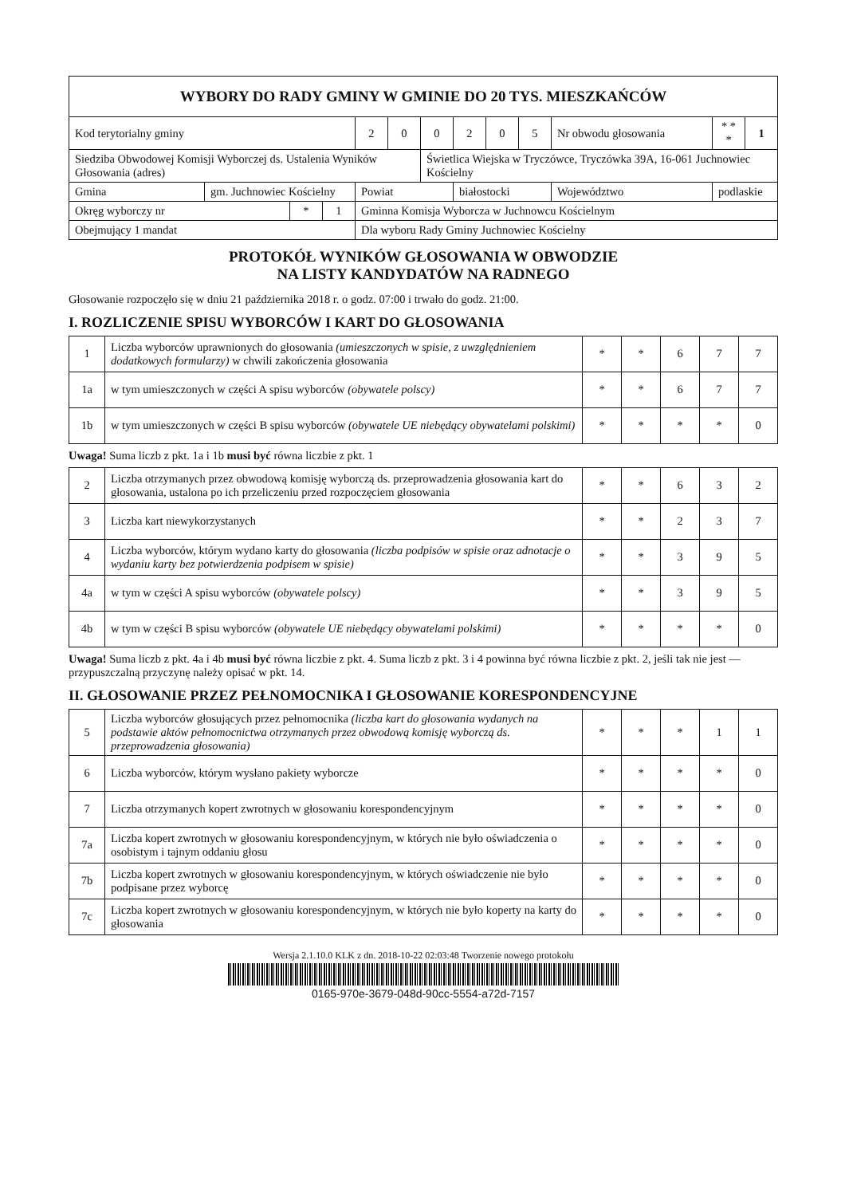| WYBORY DO RADY GMINY W GMINIE DO 20 TYS. MIESZKAŃCÓW | | | | | | | | | | | | |
| Kod terytorialny gminy | | | | 2 | 0 | 0 | 2 | 0 | 5 | Nr obwodu głosowania | * * * | 1 |
| Siedziba Obwodowej Komisji Wyborczej ds. Ustalenia Wyników Głosowania (adres) | | | | | | Świetlica Wiejska w Tryczówce, Tryczówka 39A, 16-061 Juchnowiec Kościelny | | | | | | |
| Gmina | gm. Juchnowiec Kościelny | | | Powiat | | | białostocki | | | Województwo | podlaskie | |
| Okręg wyborczy nr | | * | 1 | Gminna Komisja Wyborcza w Juchnowcu Kościelnym | | | | | | | | |
| Obejmujący 1 mandat | | | | Dla wyboru Rady Gminy Juchnowiec Kościelny | | | | | | | | |
PROTOKÓŁ WYNIKÓW GŁOSOWANIA W OBWODZIE
NA LISTY KANDYDATÓW NA RADNEGO
Głosowanie rozpoczęło się w dniu 21 października 2018 r. o godz. 07:00 i trwało do godz. 21:00.
I. ROZLICZENIE SPISU WYBORCÓW I KART DO GŁOSOWANIA
| 1 | Liczba wyborców uprawnionych do głosowania (umieszczonych w spisie, z uwzględnieniem dodatkowych formularzy) w chwili zakończenia głosowania | * | * | 6 | 7 | 7 |
| 1a | w tym umieszczonych w części A spisu wyborców (obywatele polscy) | * | * | 6 | 7 | 7 |
| 1b | w tym umieszczonych w części B spisu wyborców (obywatele UE niebędący obywatelami polskimi) | * | * | * | * | 0 |
Uwaga! Suma liczb z pkt. 1a i 1b musi być równa liczbie z pkt. 1
| 2 | Liczba otrzymanych przez obwodową komisję wyborczą ds. przeprowadzenia głosowania kart do głosowania, ustalona po ich przeliczeniu przed rozpoczęciem głosowania | * | * | 6 | 3 | 2 |
| 3 | Liczba kart niewykorzystanych | * | * | 2 | 3 | 7 |
| 4 | Liczba wyborców, którym wydano karty do głosowania (liczba podpisów w spisie oraz adnotacje o wydaniu karty bez potwierdzenia podpisem w spisie) | * | * | 3 | 9 | 5 |
| 4a | w tym w części A spisu wyborców (obywatele polscy) | * | * | 3 | 9 | 5 |
| 4b | w tym w części B spisu wyborców (obywatele UE niebędący obywatelami polskimi) | * | * | * | * | 0 |
Uwaga! Suma liczb z pkt. 4a i 4b musi być równa liczbie z pkt. 4. Suma liczb z pkt. 3 i 4 powinna być równa liczbie z pkt. 2, jeśli tak nie jest — przypuszczalną przyczynę należy opisać w pkt. 14.
II. GŁOSOWANIE PRZEZ PEŁNOMOCNIKA I GŁOSOWANIE KORESPONDENCYJNE
| 5 | Liczba wyborców głosujących przez pełnomocnika (liczba kart do głosowania wydanych na podstawie aktów pełnomocnictwa otrzymanych przez obwodową komisję wyborczą ds. przeprowadzenia głosowania) | * | * | * | 1 | 1 |
| 6 | Liczba wyborców, którym wysłano pakiety wyborcze | * | * | * | * | 0 |
| 7 | Liczba otrzymanych kopert zwrotnych w głosowaniu korespondencyjnym | * | * | * | * | 0 |
| 7a | Liczba kopert zwrotnych w głosowaniu korespondencyjnym, w których nie było oświadczenia o osobistym i tajnym oddaniu głosu | * | * | * | * | 0 |
| 7b | Liczba kopert zwrotnych w głosowaniu korespondencyjnym, w których oświadczenie nie było podpisane przez wyborcę | * | * | * | * | 0 |
| 7c | Liczba kopert zwrotnych w głosowaniu korespondencyjnym, w których nie było koperty na karty do głosowania | * | * | * | * | 0 |
Wersja 2.1.10.0 KLK z dn. 2018-10-22 02:03:48 Tworzenie nowego protokołu
0165-970e-3679-048d-90cc-5554-a72d-7157